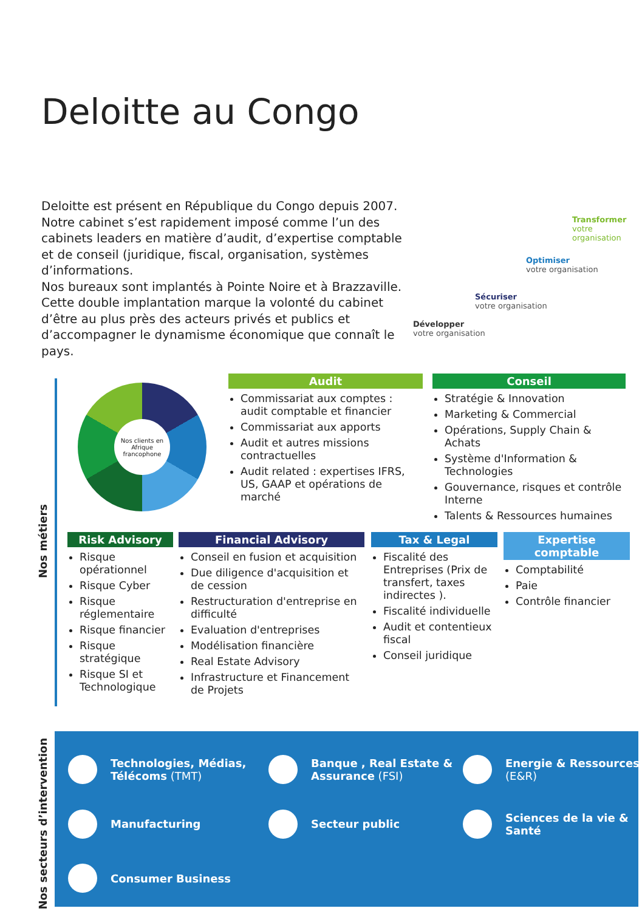Deloitte au Congo
Deloitte est présent en République du Congo depuis 2007. Notre cabinet s’est rapidement imposé comme l’un des cabinets leaders en matière d’audit, d’expertise comptable et de conseil (juridique, fiscal, organisation, systèmes d’informations.
Nos bureaux sont implantés à Pointe Noire et à Brazzaville. Cette double implantation marque la volonté du cabinet d’être au plus près des acteurs privés et publics et d’accompagner le dynamisme économique que connaît le pays.
Transformer
votre organisation
Optimiser
votre organisation
Sécuriser
votre organisation
Développer
votre organisation
Nos métiers
Nos clients en Afrique francophone
Audit
Commissariat aux comptes : audit comptable et financier
Commissariat aux apports
Audit et autres missions contractuelles
Audit related : expertises IFRS, US, GAAP et opérations de marché
Conseil
Stratégie & Innovation
Marketing & Commercial
Opérations, Supply Chain & Achats
Système d'Information & Technologies
Gouvernance, risques et contrôle Interne
Talents & Ressources humaines
Risk Advisory
Risque opérationnel
Risque Cyber
Risque réglementaire
Risque financier
Risque stratégique
Risque SI et Technologique
Financial Advisory
Conseil en fusion et acquisition
Due diligence d'acquisition et de cession
Restructuration d'entreprise en difficulté
Evaluation d'entreprises
Modélisation financière
Real Estate Advisory
Infrastructure et Financement de Projets
Tax & Legal
Fiscalité des Entreprises (Prix de transfert, taxes indirectes ).
Fiscalité individuelle
Audit et contentieux fiscal
Conseil juridique
Expertise comptable
Comptabilité
Paie
Contrôle financier
Nos secteurs d’intervention
Technologies, Médias, Télécoms (TMT)
Banque , Real Estate & Assurance (FSI)
Energie & Ressources (E&R)
Manufacturing
Secteur public
Sciences de la vie & Santé
Consumer Business